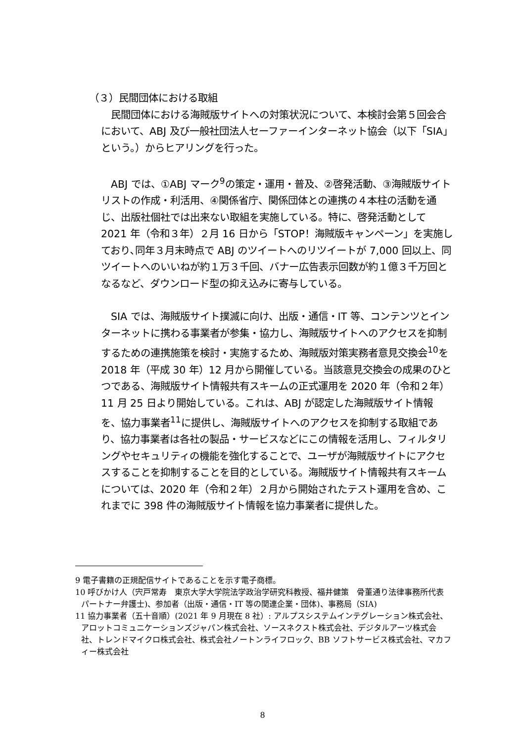（３）民間団体における取組
民間団体における海賊版サイトへの対策状況について、本検討会第５回会合において、ABJ 及び一般社団法人セーファーインターネット協会（以下「SIA」という。）からヒアリングを行った。
ABJ では、①ABJ マーク<sup>9</sup>の策定・運用・普及、②啓発活動、③海賊版サイトリストの作成・利活用、④関係省庁、関係団体との連携の４本柱の活動を通じ、出版社個社では出来ない取組を実施している。特に、啓発活動として 2021 年（令和３年）２月 16 日から「STOP！海賊版キャンペーン」を実施しており､同年３月末時点で ABJ のツイートへのリツイートが 7,000 回以上、同ツイートへのいいねが約１万３千回、バナー広告表示回数が約１億３千万回となるなど、ダウンロード型の抑え込みに寄与している。
SIA では、海賊版サイト撲滅に向け、出版・通信・IT 等、コンテンツとインターネットに携わる事業者が参集・協力し、海賊版サイトへのアクセスを抑制するための連携施策を検討・実施するため、海賊版対策実務者意見交換会<sup>10</sup>を 2018 年（平成 30 年）12 月から開催している。当該意見交換会の成果のひとつである、海賊版サイト情報共有スキームの正式運用を 2020 年（令和２年）11 月 25 日より開始している。これは、ABJ が認定した海賊版サイト情報を、協力事業者<sup>11</sup>に提供し、海賊版サイトへのアクセスを抑制する取組であり、協力事業者は各社の製品・サービスなどにこの情報を活用し、フィルタリングやセキュリティの機能を強化することで、ユーザが海賊版サイトにアクセスすることを抑制することを目的としている。海賊版サイト情報共有スキームについては、2020 年（令和２年）２月から開始されたテスト運用を含め、これまでに 398 件の海賊版サイト情報を協力事業者に提供した。
9 電子書籍の正規配信サイトであることを示す電子商標。
10 呼びかけ人（宍戸常寿　東京大学大学院法学政治学研究科教授、福井健策　骨董通り法律事務所代表パートナー弁護士)、参加者（出版・通信・IT 等の関連企業・団体)、事務局（SIA)
11 協力事業者（五十音順）(2021 年 9 月現在 8 社）: アルプスシステムインテグレーション株式会社、アロットコミュニケーションズジャパン株式会社、ソースネクスト株式会社、デジタルアーツ株式会社、トレンドマイクロ株式会社、株式会社ノートンライフロック、BB ソフトサービス株式会社、マカフィー株式会社
8